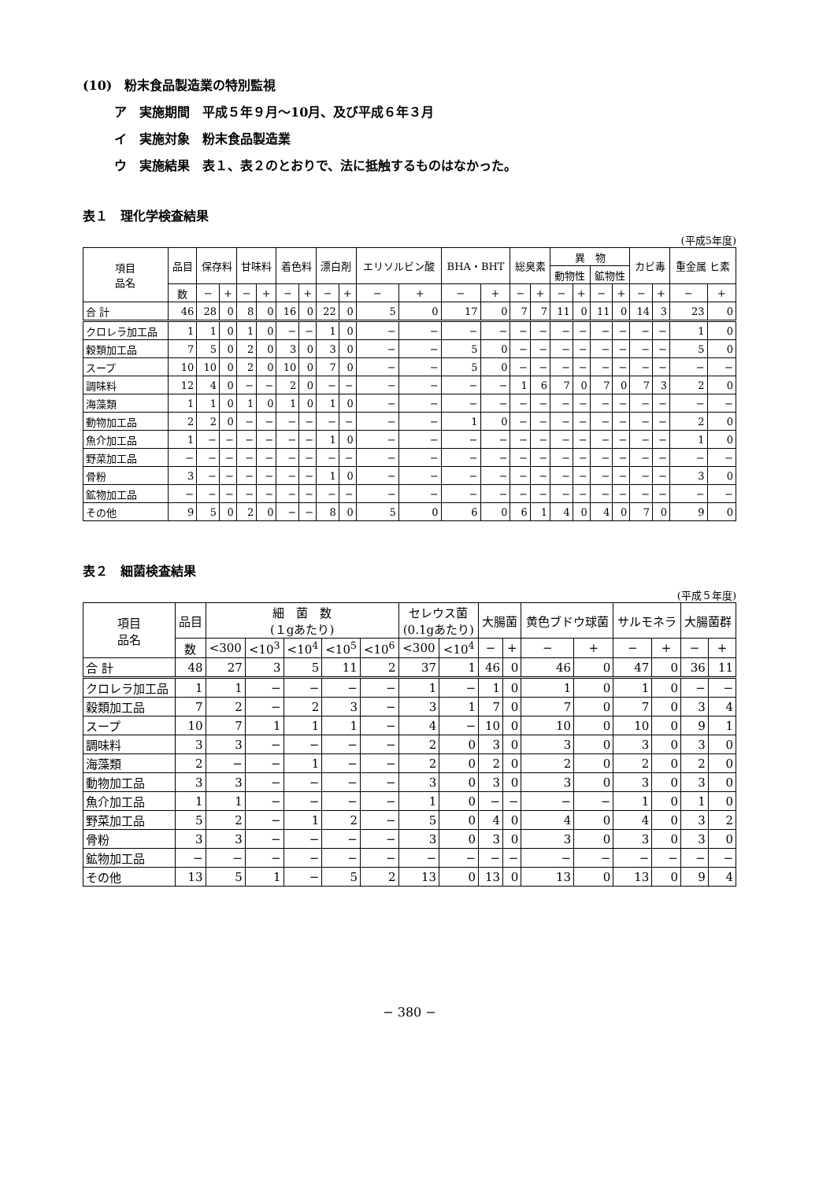(10)　粉末食品製造業の特別監視
ア　実施期間　平成５年９月〜10月、及び平成６年３月
イ　実施対象　粉末食品製造業
ウ　実施結果　表１、表２のとおりで、法に抵触するものはなかった。
表１　理化学検査結果
(平成5年度)
| 項目 品名 | 品目 | 保存料 | | 甘味料 | | 着色料 | | 漂白剤 | | エリソルビン酸 | | BHA・BHT | | 総臭素 | | 異 物 | | | | カビ毒 | | 重金属 ヒ素 | |
| --- | --- | --- | --- | --- | --- | --- | --- | --- | --- | --- | --- | --- | --- | --- | --- | --- | --- | --- | --- | --- | --- | --- | --- |
| | | | | | | | | | | | | | | | | 動物性 | | 鉱物性 | | | | | |
| | 数 | − | + | − | + | − | + | − | + | − | + | − | + | − | + | − | + | − | + | − | + | − | + |
| 合 計 | 46 | 28 | 0 | 8 | 0 | 16 | 0 | 22 | 0 | 5 | 0 | 17 | 0 | 7 | 7 | 11 | 0 | 11 | 0 | 14 | 3 | 23 | 0 |
| クロレラ加工品 | 1 | 1 | 0 | 1 | 0 | − | − | 1 | 0 | − | − | − | − | − | − | − | − | − | − | − | − | 1 | 0 |
| 穀類加工品 | 7 | 5 | 0 | 2 | 0 | 3 | 0 | 3 | 0 | − | − | 5 | 0 | − | − | − | − | − | − | − | − | 5 | 0 |
| スープ | 10 | 10 | 0 | 2 | 0 | 10 | 0 | 7 | 0 | − | − | 5 | 0 | − | − | − | − | − | − | − | − | − | − |
| 調味料 | 12 | 4 | 0 | − | − | 2 | 0 | − | − | − | − | − | − | 1 | 6 | 7 | 0 | 7 | 0 | 7 | 3 | 2 | 0 |
| 海藻類 | 1 | 1 | 0 | 1 | 0 | 1 | 0 | 1 | 0 | − | − | − | − | − | − | − | − | − | − | − | − | − | − |
| 動物加工品 | 2 | 2 | 0 | − | − | − | − | − | − | − | − | 1 | 0 | − | − | − | − | − | − | − | − | 2 | 0 |
| 魚介加工品 | 1 | − | − | − | − | − | − | 1 | 0 | − | − | − | − | − | − | − | − | − | − | − | − | 1 | 0 |
| 野菜加工品 | − | − | − | − | − | − | − | − | − | − | − | − | − | − | − | − | − | − | − | − | − | − | − |
| 骨粉 | 3 | − | − | − | − | − | − | 1 | 0 | − | − | − | − | − | − | − | − | − | − | − | − | 3 | 0 |
| 鉱物加工品 | − | − | − | − | − | − | − | − | − | − | − | − | − | − | − | − | − | − | − | − | − | − | − |
| その他 | 9 | 5 | 0 | 2 | 0 | − | − | 8 | 0 | 5 | 0 | 6 | 0 | 6 | 1 | 4 | 0 | 4 | 0 | 7 | 0 | 9 | 0 |
表２　細菌検査結果
(平成５年度)
| 項目 品名 | 品目 | 細 菌 数 (１gあたり) | | | | | セレウス菌 (0.1gあたり) | | 大腸菌 | | 黄色ブドウ球菌 | | サルモネラ | | 大腸菌群 | |
| --- | --- | --- | --- | --- | --- | --- | --- | --- | --- | --- | --- | --- | --- | --- | --- | --- |
| | 数 | <300 | <10<sup>3</sup> | <10<sup>4</sup> | <10<sup>5</sup> | <10<sup>6</sup> | <300 | <10<sup>4</sup> | − | + | − | + | − | + | − | + |
| 合 計 | 48 | 27 | 3 | 5 | 11 | 2 | 37 | 1 | 46 | 0 | 46 | 0 | 47 | 0 | 36 | 11 |
| クロレラ加工品 | 1 | 1 | − | − | − | − | 1 | − | 1 | 0 | 1 | 0 | 1 | 0 | − | − |
| 穀類加工品 | 7 | 2 | − | 2 | 3 | − | 3 | 1 | 7 | 0 | 7 | 0 | 7 | 0 | 3 | 4 |
| スープ | 10 | 7 | 1 | 1 | 1 | − | 4 | − | 10 | 0 | 10 | 0 | 10 | 0 | 9 | 1 |
| 調味料 | 3 | 3 | − | − | − | − | 2 | 0 | 3 | 0 | 3 | 0 | 3 | 0 | 3 | 0 |
| 海藻類 | 2 | − | − | 1 | − | − | 2 | 0 | 2 | 0 | 2 | 0 | 2 | 0 | 2 | 0 |
| 動物加工品 | 3 | 3 | − | − | − | − | 3 | 0 | 3 | 0 | 3 | 0 | 3 | 0 | 3 | 0 |
| 魚介加工品 | 1 | 1 | − | − | − | − | 1 | 0 | − | − | − | − | 1 | 0 | 1 | 0 |
| 野菜加工品 | 5 | 2 | − | 1 | 2 | − | 5 | 0 | 4 | 0 | 4 | 0 | 4 | 0 | 3 | 2 |
| 骨粉 | 3 | 3 | − | − | − | − | 3 | 0 | 3 | 0 | 3 | 0 | 3 | 0 | 3 | 0 |
| 鉱物加工品 | − | − | − | − | − | − | − | − | − | − | − | − | − | − | − | − |
| その他 | 13 | 5 | 1 | − | 5 | 2 | 13 | 0 | 13 | 0 | 13 | 0 | 13 | 0 | 9 | 4 |
− 380 −